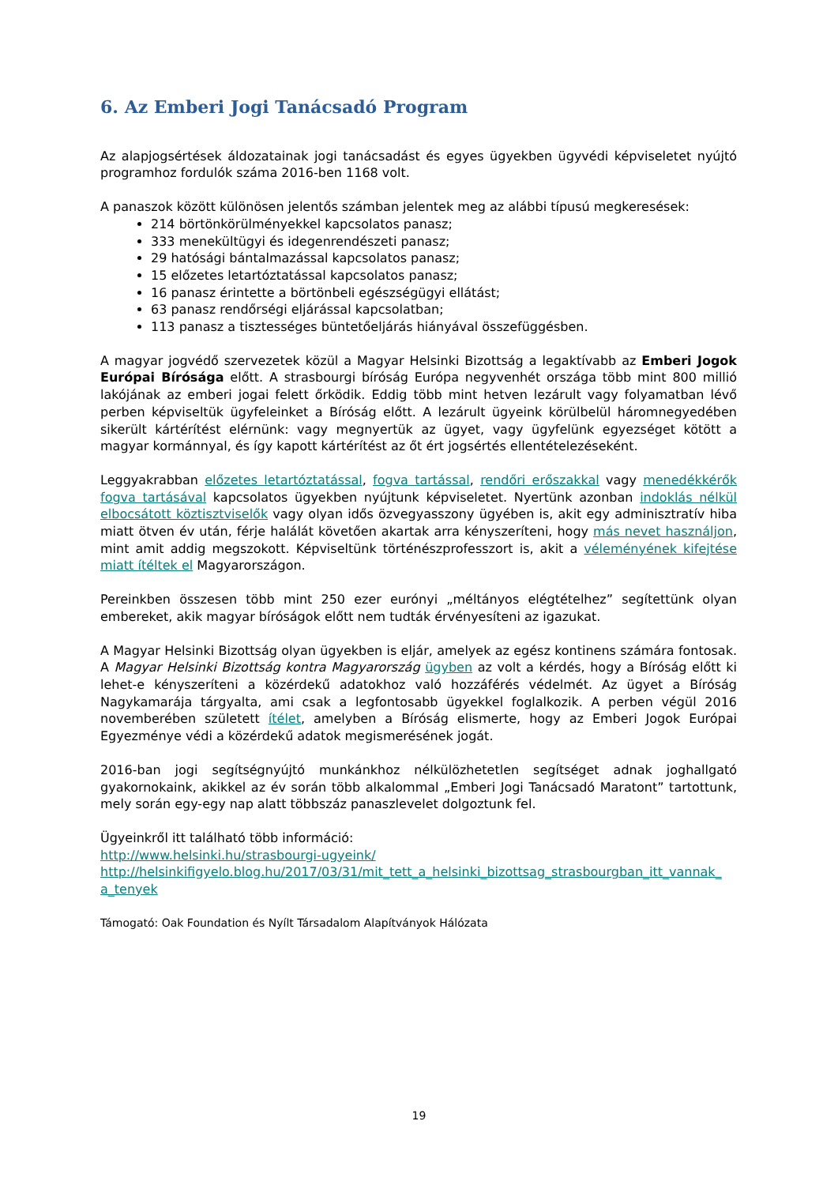6. Az Emberi Jogi Tanácsadó Program
Az alapjogsértések áldozatainak jogi tanácsadást és egyes ügyekben ügyvédi képviseletet nyújtó programhoz fordulók száma 2016-ben 1168 volt.
A panaszok között különösen jelentős számban jelentek meg az alábbi típusú megkeresések:
214 börtönkörülményekkel kapcsolatos panasz;
333 menekültügyi és idegenrendészeti panasz;
29 hatósági bántalmazással kapcsolatos panasz;
15 előzetes letartóztatással kapcsolatos panasz;
16 panasz érintette a börtönbeli egészségügyi ellátást;
63 panasz rendőrségi eljárással kapcsolatban;
113 panasz a tisztességes büntetőeljárás hiányával összefüggésben.
A magyar jogvédő szervezetek közül a Magyar Helsinki Bizottság a legaktívabb az Emberi Jogok Európai Bírósága előtt. A strasbourgi bíróság Európa negyvenhét országa több mint 800 millió lakójának az emberi jogai felett őrködik. Eddig több mint hetven lezárult vagy folyamatban lévő perben képviseltük ügyfeleinket a Bíróság előtt. A lezárult ügyeink körülbelül háromnegyedében sikerült kártérítést elérnünk: vagy megnyertük az ügyet, vagy ügyfelünk egyezséget kötött a magyar kormánnyal, és így kapott kártérítést az őt ért jogsértés ellentételezéseként.
Leggyakrabban előzetes letartóztatással, fogva tartással, rendőri erőszakkal vagy menedékkérők fogva tartásával kapcsolatos ügyekben nyújtunk képviseletet. Nyertünk azonban indoklás nélkül elbocsátott köztisztviselők vagy olyan idős özvegyasszony ügyében is, akit egy adminisztratív hiba miatt ötven év után, férje halálát követően akartak arra kényszeríteni, hogy más nevet használjon, mint amit addig megszokott. Képviseltünk történészprofesszort is, akit a véleményének kifejtése miatt ítéltek el Magyarországon.
Pereinkben összesen több mint 250 ezer eurónyi „méltányos elégtételhez” segítettünk olyan embereket, akik magyar bíróságok előtt nem tudták érvényesíteni az igazukat.
A Magyar Helsinki Bizottság olyan ügyekben is eljár, amelyek az egész kontinens számára fontosak. A Magyar Helsinki Bizottság kontra Magyarország ügyben az volt a kérdés, hogy a Bíróság előtt ki lehet-e kényszeríteni a közérdekű adatokhoz való hozzáférés védelmét. Az ügyet a Bíróság Nagykamarája tárgyalta, ami csak a legfontosabb ügyekkel foglalkozik. A perben végül 2016 novemberében született ítélet, amelyben a Bíróság elismerte, hogy az Emberi Jogok Európai Egyezménye védi a közérdekű adatok megismerésének jogát.
2016-ban jogi segítségnyújtó munkánkhoz nélkülözhetetlen segítséget adnak joghallgató gyakornokaink, akikkel az év során több alkalommal „Emberi Jogi Tanácsadó Maratont” tartottunk, mely során egy-egy nap alatt többszáz panaszlevelet dolgoztunk fel.
Ügyeinkről itt található több információ:
http://www.helsinki.hu/strasbourgi-ugyeink/
http://helsinkifigyelo.blog.hu/2017/03/31/mit_tett_a_helsinki_bizottsag_strasbourgban_itt_vannak_ a_tenyek
Támogató: Oak Foundation és Nyílt Társadalom Alapítványok Hálózata
19